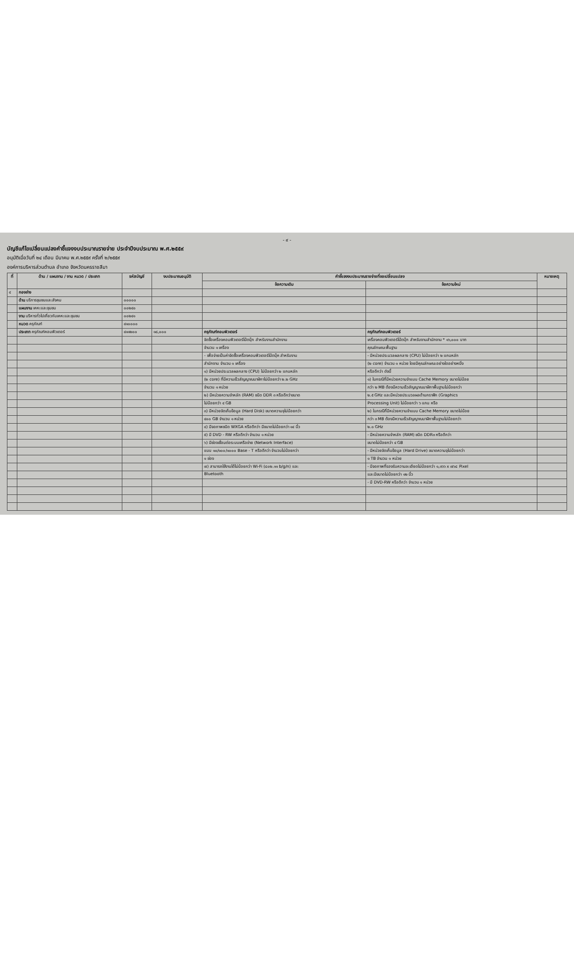- ๙ -
บัญชีแก้ไขเปลี่ยนแปลงคำชี้แจงงบประมาณรายจ่าย ประจำปีงบประมาณ พ.ศ.๒๕๕๙
อนุมัติเมื่อวันที่ ๒๔ เดือน มีนาคม พ.ศ.๒๕๕๙ ครั้งที่ ๒/๒๕๕๙
องค์การบริหารส่วนตำบล อำเภอ จังหวัดนครราชสีมา
| ที่ | ด้าน / แผนงาน / งาน หมวด / ประเภท | รหัสบัญชี | งบประมาณอนุมัติ | คำชี้แจงงบประมาณรายจ่ายที่ขอเปลี่ยนแปลง | | หมายเหตุ |
| --- | --- | --- | --- | --- | --- | --- |
| | | | | ข้อความเดิม | ข้อความใหม่ | |
| ๔ | กองช่าง | | | | | |
| | ด้าน บริการชุมชนและสังคม | ๐๐๐๐๐ | | | | |
| | แผนงาน เคหะและชุมชน | ๐๐๒๔๐ | | | | |
| | งาน บริหารทั่วไปเกี่ยวกับเคหะและชุมชน | ๐๐๒๔๑ | | | | |
| | หมวด ครุภัณฑ์ | ๔๑๐๐๐๐ | | | | |
| | ประเภท ครุภัณฑ์คอมพิวเตอร์ | ๔๑๑๒๐๐ | ๑๘,๐๐๐ | ครุภัณฑ์คอมพิวเตอร์ | ครุภัณฑ์คอมพิวเตอร์ | |
| | | | | จัดซื้อเครื่องคอมพิวเตอร์โน้ตบุ๊ก สำหรับงานสำนักงาน | เครื่องคอมพิวเตอร์โน้ตบุ๊ก สำหรับงานสำนักงาน * ๑๖,๐๐๐ บาท | |
| | | | | จำนวน ๑ เครื่อง | คุณลักษณะพื้นฐาน | |
| | | | | - เพื่อจ่ายเป็นค่าจัดซื้อเครื่องคอมพิวเตอร์โน้ตบุ๊ค สำหรับงาน | - มีหน่วยประมวลผลกลาง (CPU) ไม่น้อยกว่า ๒ แกนหลัก | |
| | | | | สำนักงาน จำนวน ๑ เครื่อง | (๒ core) จำนวน ๑ หน่วย โดยมีคุณลักษณะอย่างใดอย่างหนึ่ง | |
| | | | | ๑) มีหน่วยประมวลผลกลาง (CPU) ไม่น้อยกว่า ๒ แกนหลัก | หรือดีกว่า ดังนี้ | |
| | | | | (๒ core) ที่มีความเร็วสัญญาณนาฬิกาไม่น้อยกว่า ๒.๒ GHz | ๑) ในกรณีที่มีหน่วยความจำแบบ Cache Memory ขนาดไม่น้อย | |
| | | | | จำนวน ๑ หน่วย | กว่า ๒ MB ต้องมีความเร็วสัญญาณนาฬิกาพื้นฐานไม่น้อยกว่า | |
| | | | | ๒) มีหน่วยความจำหลัก (RAM) ชนิด DDR ๓ หรือดีกว่าขนาด | ๒.๕ GHz และมีหน่วยประมวลผลด้านกราฟิก (Graphics | |
| | | | | ไม่น้อยกว่า ๔ GB | Processing Unit) ไม่น้อยกว่า ๖ แกน หรือ | |
| | | | | ๓) มีหน่วยจัดเก็บข้อมูล (Hard Disk) ขนาดความจุไม่น้อยกว่า | ๒) ในกรณีที่มีหน่วยความจำแบบ Cache Memory ขนาดไม่น้อย | |
| | | | | ๔๐๐ GB จำนวน ๑ หน่วย | กว่า ๓ MB ต้องมีความเร็วสัญญาณนาฬิกาพื้นฐานไม่น้อยกว่า | |
| | | | | ๔) มีจอภาพชนิด WXGA หรือดีกว่า มีขนาดไม่น้อยกว่า ๑๔ นิ้ว | ๒.๐ GHz | |
| | | | | ๕) มี DVD - RW หรือดีกว่า จำนวน ๑ หน่วย | - มีหน่วยความจำหลัก (RAM) ชนิด DDR๓ หรือดีกว่า | |
| | | | | ๖) มีช่องเชื่อมต่อระบบเครือข่าย (Network Interface) | ขนาดไม่น้อยกว่า ๔ GB | |
| | | | | แบบ ๑๐/๑๐๐/๑๐๐๐ Base - T หรือดีกว่า จำนวนไม่น้อยกว่า | - มีหน่วยจัดเก็บข้อมูล (Hard Drive) ขนาดความจุไม่น้อยกว่า | |
| | | | | ๑ ช่อง | ๑ TB จำนวน ๑ หน่วย | |
| | | | | ๗) สามารถใช้งานได้ไม่น้อยกว่า Wi-Fi (๘๐๒.๑๑ b/g/n) และ | - มีจอภาพที่รองรับความละเอียดไม่น้อยกว่า ๑,๓๖๖ x ๗๖๘ Pixel | |
| | | | | Bluetooth | และมีขนาดไม่น้อยกว่า ๑๒ นิ้ว | |
| | | | | | - มี DVD-RW หรือดีกว่า จำนวน ๑ หน่วย | |